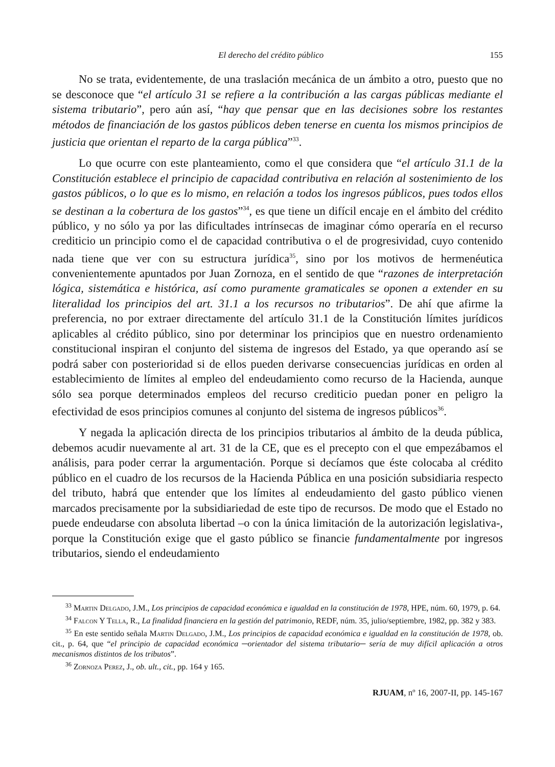El derecho del crédito público 155
No se trata, evidentemente, de una traslación mecánica de un ámbito a otro, puesto que no se desconoce que “el artículo 31 se refiere a la contribución a las cargas públicas mediante el sistema tributario”, pero aún así, “hay que pensar que en las decisiones sobre los restantes métodos de financiación de los gastos públicos deben tenerse en cuenta los mismos principios de justicia que orientan el reparto de la carga pública”<sup>33</sup>.
Lo que ocurre con este planteamiento, como el que considera que “el artículo 31.1 de la Constitución establece el principio de capacidad contributiva en relación al sostenimiento de los gastos públicos, o lo que es lo mismo, en relación a todos los ingresos públicos, pues todos ellos se destinan a la cobertura de los gastos”<sup>34</sup>, es que tiene un difícil encaje en el ámbito del crédito público, y no sólo ya por las dificultades intrínsecas de imaginar cómo operaría en el recurso crediticio un principio como el de capacidad contributiva o el de progresividad, cuyo contenido nada tiene que ver con su estructura jurídica<sup>35</sup>, sino por los motivos de hermenéutica convenientemente apuntados por Juan Zornoza, en el sentido de que “razones de interpretación lógica, sistemática e histórica, así como puramente gramaticales se oponen a extender en su literalidad los principios del art. 31.1 a los recursos no tributarios”. De ahí que afirme la preferencia, no por extraer directamente del artículo 31.1 de la Constitución límites jurídicos aplicables al crédito público, sino por determinar los principios que en nuestro ordenamiento constitucional inspiran el conjunto del sistema de ingresos del Estado, ya que operando así se podrá saber con posterioridad si de ellos pueden derivarse consecuencias jurídicas en orden al establecimiento de límites al empleo del endeudamiento como recurso de la Hacienda, aunque sólo sea porque determinados empleos del recurso crediticio puedan poner en peligro la efectividad de esos principios comunes al conjunto del sistema de ingresos públicos<sup>36</sup>.
Y negada la aplicación directa de los principios tributarios al ámbito de la deuda pública, debemos acudir nuevamente al art. 31 de la CE, que es el precepto con el que empezábamos el análisis, para poder cerrar la argumentación. Porque si decíamos que éste colocaba al crédito público en el cuadro de los recursos de la Hacienda Pública en una posición subsidiaria respecto del tributo, habrá que entender que los límites al endeudamiento del gasto público vienen marcados precisamente por la subsidiariedad de este tipo de recursos. De modo que el Estado no puede endeudarse con absoluta libertad –o con la única limitación de la autorización legislativa-, porque la Constitución exige que el gasto público se financie fundamentalmente por ingresos tributarios, siendo el endeudamiento
<sup>33</sup> Martin Delgado, J.M., Los principios de capacidad económica e igualdad en la constitución de 1978, HPE, núm. 60, 1979, p. 64.
<sup>34</sup> Falcon Y Tella, R., La finalidad financiera en la gestión del patrimonio, REDF, núm. 35, julio/septiembre, 1982, pp. 382 y 383.
<sup>35</sup> En este sentido señala Martin Delgado, J.M., Los principios de capacidad económica e igualdad en la constitución de 1978, ob. cit., p. 64, que “el principio de capacidad económica ─orientador del sistema tributario─ sería de muy difícil aplicación a otros mecanismos distintos de los tributos”.
<sup>36</sup> Zornoza Perez, J., ob. ult., cit., pp. 164 y 165.
RJUAM, nº 16, 2007-II, pp. 145-167